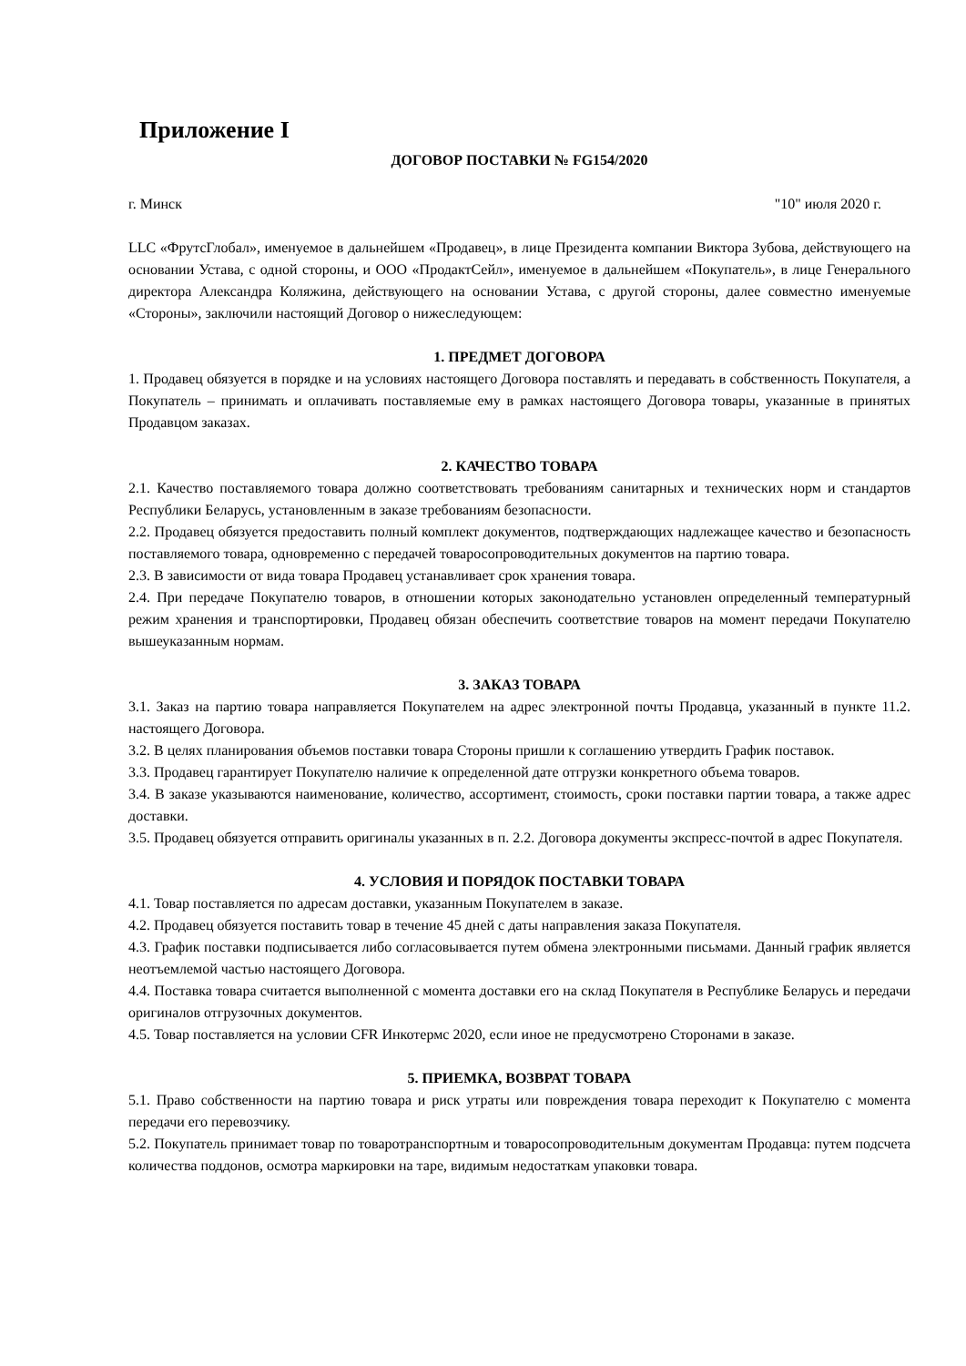Приложение I
ДОГОВОР ПОСТАВКИ № FG154/2020
г. Минск "10" июля 2020 г.
LLC «ФрутсГлобал», именуемое в дальнейшем «Продавец», в лице Президента компании Виктора Зубова, действующего на основании Устава, с одной стороны, и ООО «ПродактСейл», именуемое в дальнейшем «Покупатель», в лице Генерального директора Александра Коляжина, действующего на основании Устава, с другой стороны, далее совместно именуемые «Стороны», заключили настоящий Договор о нижеследующем:
1. ПРЕДМЕТ ДОГОВОРА
1. Продавец обязуется в порядке и на условиях настоящего Договора поставлять и передавать в собственность Покупателя, а Покупатель – принимать и оплачивать поставляемые ему в рамках настоящего Договора товары, указанные в принятых Продавцом заказах.
2. КАЧЕСТВО ТОВАРА
2.1. Качество поставляемого товара должно соответствовать требованиям санитарных и технических норм и стандартов Республики Беларусь, установленным в заказе требованиям безопасности.
2.2. Продавец обязуется предоставить полный комплект документов, подтверждающих надлежащее качество и безопасность поставляемого товара, одновременно с передачей товаросопроводительных документов на партию товара.
2.3. В зависимости от вида товара Продавец устанавливает срок хранения товара.
2.4. При передаче Покупателю товаров, в отношении которых законодательно установлен определенный температурный режим хранения и транспортировки, Продавец обязан обеспечить соответствие товаров на момент передачи Покупателю вышеуказанным нормам.
3. ЗАКАЗ ТОВАРА
3.1. Заказ на партию товара направляется Покупателем на адрес электронной почты Продавца, указанный в пункте 11.2. настоящего Договора.
3.2. В целях планирования объемов поставки товара Стороны пришли к соглашению утвердить График поставок.
3.3. Продавец гарантирует Покупателю наличие к определенной дате отгрузки конкретного объема товаров.
3.4. В заказе указываются наименование, количество, ассортимент, стоимость, сроки поставки партии товара, а также адрес доставки.
3.5. Продавец обязуется отправить оригиналы указанных в п. 2.2. Договора документы экспресс-почтой в адрес Покупателя.
4. УСЛОВИЯ И ПОРЯДОК ПОСТАВКИ ТОВАРА
4.1. Товар поставляется по адресам доставки, указанным Покупателем в заказе.
4.2. Продавец обязуется поставить товар в течение 45 дней с даты направления заказа Покупателя.
4.3. График поставки подписывается либо согласовывается путем обмена электронными письмами. Данный график является неотъемлемой частью настоящего Договора.
4.4. Поставка товара считается выполненной с момента доставки его на склад Покупателя в Республике Беларусь и передачи оригиналов отгрузочных документов.
4.5. Товар поставляется на условии CFR Инкотермс 2020, если иное не предусмотрено Сторонами в заказе.
5. ПРИЕМКА, ВОЗВРАТ ТОВАРА
5.1. Право собственности на партию товара и риск утраты или повреждения товара переходит к Покупателю с момента передачи его перевозчику.
5.2. Покупатель принимает товар по товаротранспортным и товаросопроводительным документам Продавца: путем подсчета количества поддонов, осмотра маркировки на таре, видимым недостаткам упаковки товара.